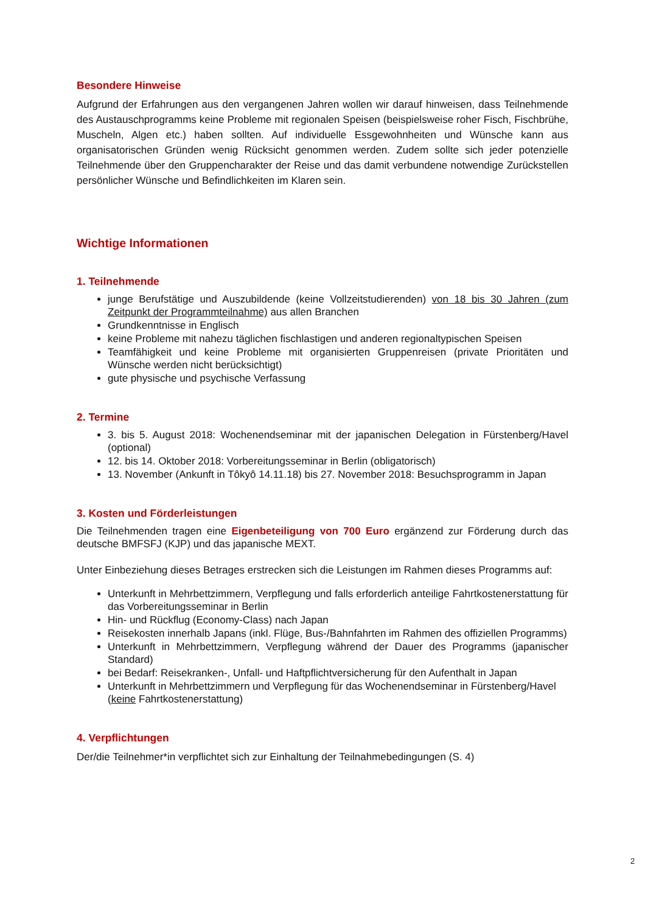Besondere Hinweise
Aufgrund der Erfahrungen aus den vergangenen Jahren wollen wir darauf hinweisen, dass Teilnehmende des Austauschprogramms keine Probleme mit regionalen Speisen (beispielsweise roher Fisch, Fischbrühe, Muscheln, Algen etc.) haben sollten. Auf individuelle Essgewohnheiten und Wünsche kann aus organisatorischen Gründen wenig Rücksicht genommen werden. Zudem sollte sich jeder potenzielle Teilnehmende über den Gruppencharakter der Reise und das damit verbundene notwendige Zurückstellen persönlicher Wünsche und Befindlichkeiten im Klaren sein.
Wichtige Informationen
1. Teilnehmende
junge Berufstätige und Auszubildende (keine Vollzeitstudierenden) von 18 bis 30 Jahren (zum Zeitpunkt der Programmteilnahme) aus allen Branchen
Grundkenntnisse in Englisch
keine Probleme mit nahezu täglichen fischlastigen und anderen regionaltypischen Speisen
Teamfähigkeit und keine Probleme mit organisierten Gruppenreisen (private Prioritäten und Wünsche werden nicht berücksichtigt)
gute physische und psychische Verfassung
2. Termine
3. bis 5. August 2018: Wochenendseminar mit der japanischen Delegation in Fürstenberg/Havel (optional)
12. bis 14. Oktober 2018: Vorbereitungsseminar in Berlin (obligatorisch)
13. November (Ankunft in Tôkyô 14.11.18) bis 27. November 2018: Besuchsprogramm in Japan
3. Kosten und Förderleistungen
Die Teilnehmenden tragen eine Eigenbeteiligung von 700 Euro ergänzend zur Förderung durch das deutsche BMFSFJ (KJP) und das japanische MEXT.
Unter Einbeziehung dieses Betrages erstrecken sich die Leistungen im Rahmen dieses Programms auf:
Unterkunft in Mehrbettzimmern, Verpflegung und falls erforderlich anteilige Fahrtkostenerstattung für das Vorbereitungsseminar in Berlin
Hin- und Rückflug (Economy-Class) nach Japan
Reisekosten innerhalb Japans (inkl. Flüge, Bus-/Bahnfahrten im Rahmen des offiziellen Programms)
Unterkunft in Mehrbettzimmern, Verpflegung während der Dauer des Programms (japanischer Standard)
bei Bedarf: Reisekranken-, Unfall- und Haftpflichtversicherung für den Aufenthalt in Japan
Unterkunft in Mehrbettzimmern und Verpflegung für das Wochenendseminar in Fürstenberg/Havel
(keine Fahrtkostenerstattung)
4. Verpflichtungen
Der/die Teilnehmer*in verpflichtet sich zur Einhaltung der Teilnahmebedingungen (S. 4)
2